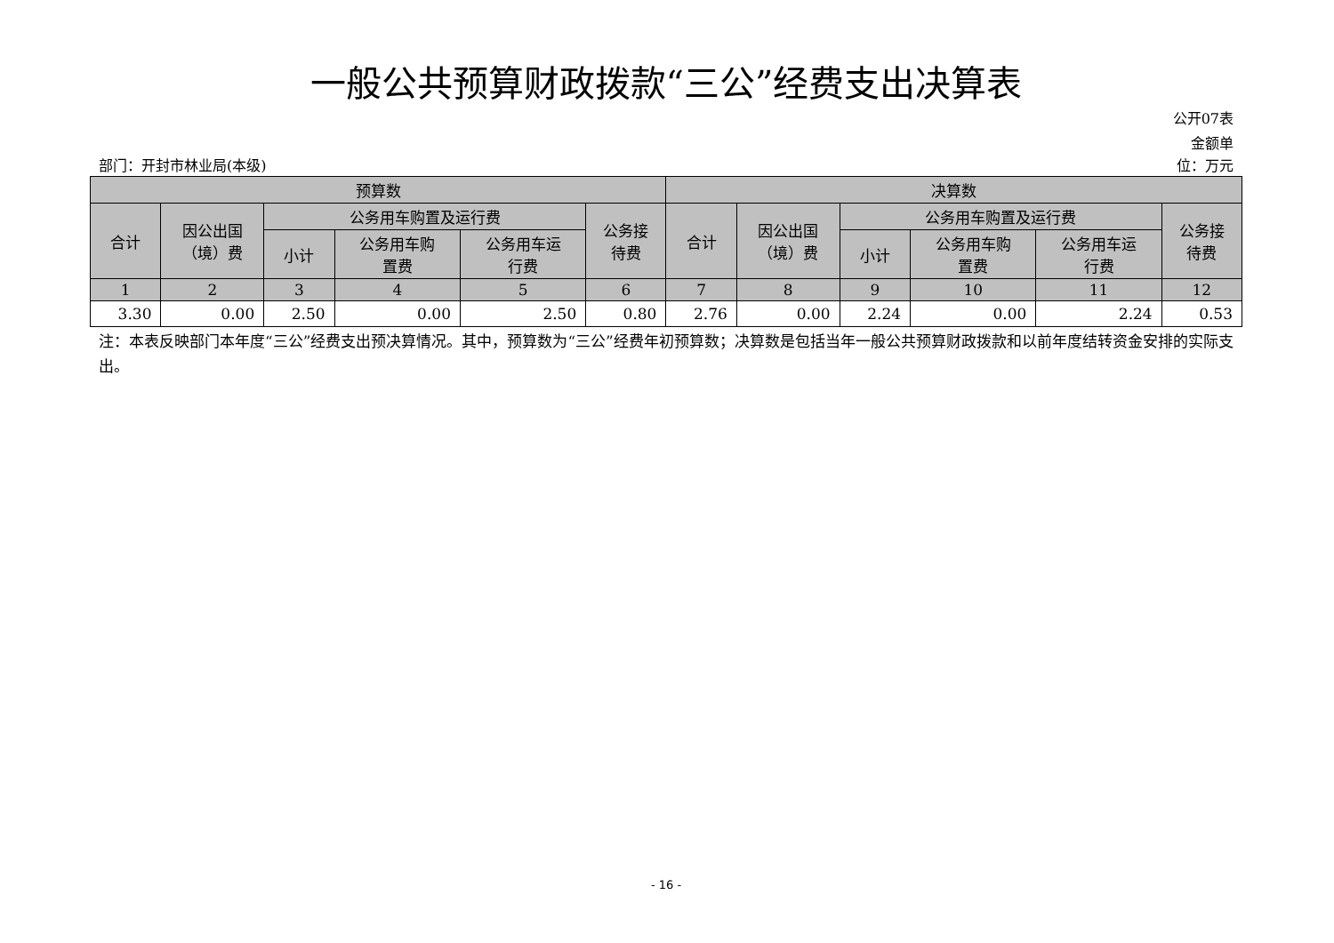一般公共预算财政拨款“三公”经费支出决算表
公开07表
金额单
部门：开封市林业局(本级) 位：万元
| 预算数 | | | | | | 决算数 | | | | | |
| --- | --- | --- | --- | --- | --- | --- | --- | --- | --- | --- | --- |
| 合计 | 因公出国 （境）费 | 公务用车购置及运行费 | | | 公务接 待费 | 合计 | 因公出国 （境）费 | 公务用车购置及运行费 | | | 公务接 待费 |
| | | 小计 | 公务用车购 置费 | 公务用车运 行费 | | | | 小计 | 公务用车购 置费 | 公务用车运 行费 | |
| 1 | 2 | 3 | 4 | 5 | 6 | 7 | 8 | 9 | 10 | 11 | 12 |
| 3.30 | 0.00 | 2.50 | 0.00 | 2.50 | 0.80 | 2.76 | 0.00 | 2.24 | 0.00 | 2.24 | 0.53 |
注：本表反映部门本年度“三公”经费支出预决算情况。其中，预算数为“三公”经费年初预算数；决算数是包括当年一般公共预算财政拨款和以前年度结转资金安排的实际支出。
- 16 -